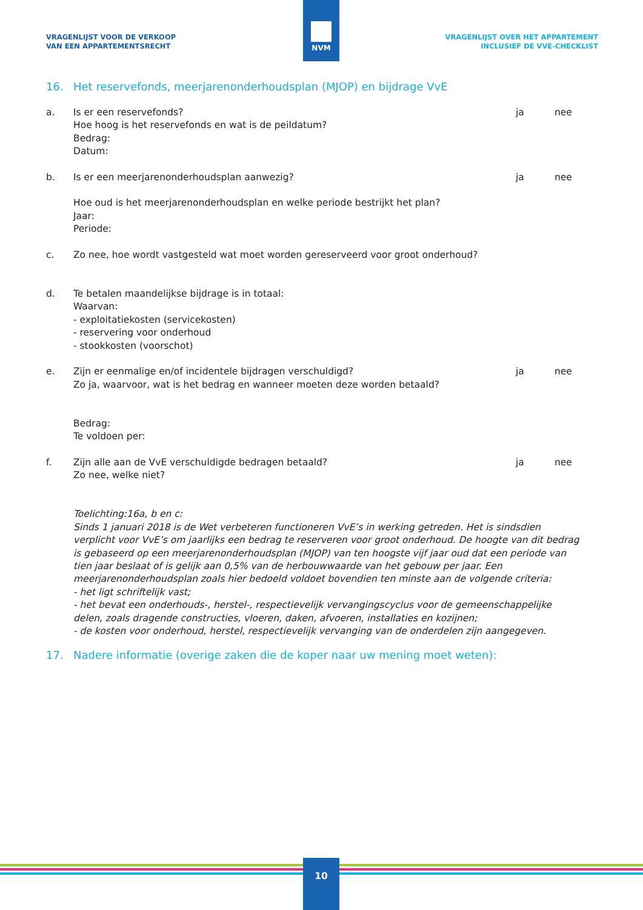NVM
VRAGENLIJST VOOR DE VERKOOP
VAN EEN APPARTEMENTSRECHT
VRAGENLIJST OVER HET APPARTEMENT
INCLUSIEF DE VVE-CHECKLIST
16. Het reservefonds, meerjarenonderhoudsplan (MJOP) en bijdrage VvE
a. Is er een reservefonds?
Hoe hoog is het reservefonds en wat is de peildatum?
Bedrag:
Datum:
ja nee
b. Is er een meerjarenonderhoudsplan aanwezig?
Hoe oud is het meerjarenonderhoudsplan en welke periode bestrijkt het plan?
Jaar:
Periode:
ja nee
c. Zo nee, hoe wordt vastgesteld wat moet worden gereserveerd voor groot onderhoud?
d. Te betalen maandelijkse bijdrage is in totaal:
Waarvan:
- exploitatiekosten (servicekosten)
- reservering voor onderhoud
- stookkosten (voorschot)
e. Zijn er eenmalige en/of incidentele bijdragen verschuldigd?
Zo ja, waarvoor, wat is het bedrag en wanneer moeten deze worden betaald?
Bedrag:
Te voldoen per:
ja nee
f. Zijn alle aan de VvE verschuldigde bedragen betaald?
Zo nee, welke niet?
ja nee
Toelichting:16a, b en c:
Sinds 1 januari 2018 is de Wet verbeteren functioneren VvE’s in werking getreden. Het is sindsdien verplicht voor VvE’s om jaarlijks een bedrag te reserveren voor groot onderhoud. De hoogte van dit bedrag is gebaseerd op een meerjarenonderhoudsplan (MJOP) van ten hoogste vijf jaar oud dat een periode van tien jaar beslaat of is gelijk aan 0,5% van de herbouwwaarde van het gebouw per jaar. Een meerjarenonderhoudsplan zoals hier bedoeld voldoet bovendien ten minste aan de volgende criteria:
- het ligt schriftelijk vast;
- het bevat een onderhouds-, herstel-, respectievelijk vervangingscyclus voor de gemeenschappelijke delen, zoals dragende constructies, vloeren, daken, afvoeren, installaties en kozijnen;
- de kosten voor onderhoud, herstel, respectievelijk vervanging van de onderdelen zijn aangegeven.
17. Nadere informatie (overige zaken die de koper naar uw mening moet weten):
10